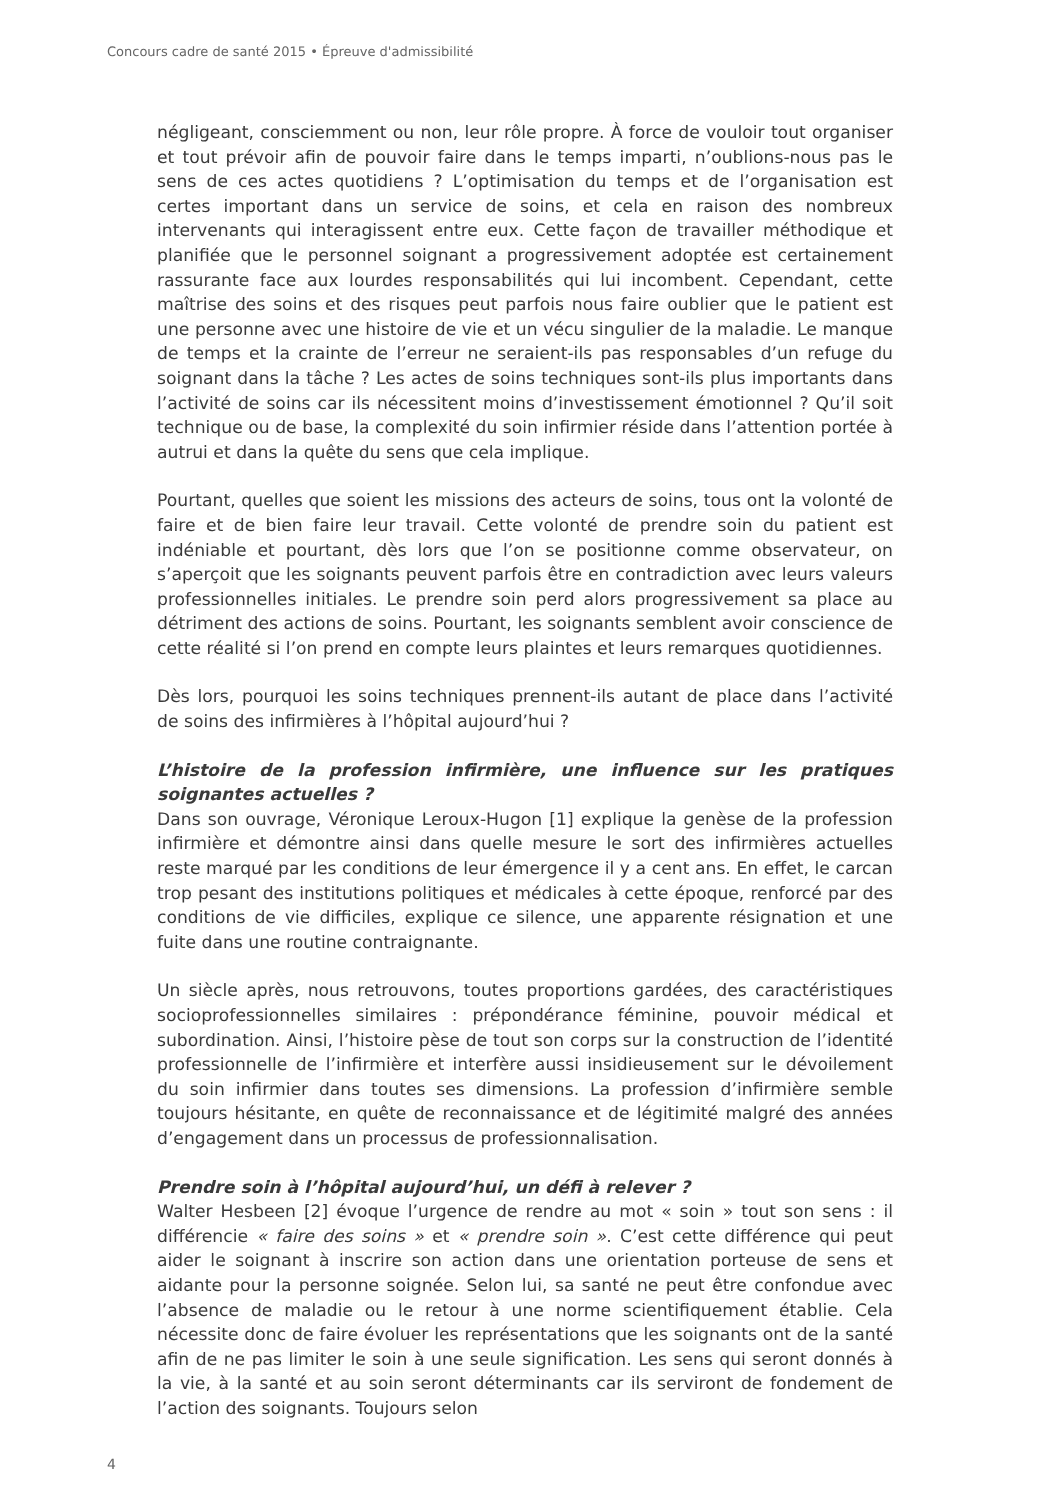Concours cadre de santé 2015 • Épreuve d'admissibilité
négligeant, consciemment ou non, leur rôle propre. À force de vouloir tout organiser et tout prévoir afin de pouvoir faire dans le temps imparti, n’oublions-nous pas le sens de ces actes quotidiens ? L’optimisation du temps et de l’organisation est certes important dans un service de soins, et cela en raison des nombreux intervenants qui interagissent entre eux. Cette façon de travailler méthodique et planifiée que le personnel soignant a progressivement adoptée est certainement rassurante face aux lourdes responsabilités qui lui incombent. Cependant, cette maîtrise des soins et des risques peut parfois nous faire oublier que le patient est une personne avec une histoire de vie et un vécu singulier de la maladie. Le manque de temps et la crainte de l’erreur ne seraient-ils pas responsables d’un refuge du soignant dans la tâche ? Les actes de soins techniques sont-ils plus importants dans l’activité de soins car ils nécessitent moins d’investissement émotionnel ? Qu’il soit technique ou de base, la complexité du soin infirmier réside dans l’attention portée à autrui et dans la quête du sens que cela implique.
Pourtant, quelles que soient les missions des acteurs de soins, tous ont la volonté de faire et de bien faire leur travail. Cette volonté de prendre soin du patient est indéniable et pourtant, dès lors que l’on se positionne comme observateur, on s’aperçoit que les soignants peuvent parfois être en contradiction avec leurs valeurs professionnelles initiales. Le prendre soin perd alors progressivement sa place au détriment des actions de soins. Pourtant, les soignants semblent avoir conscience de cette réalité si l’on prend en compte leurs plaintes et leurs remarques quotidiennes.
Dès lors, pourquoi les soins techniques prennent-ils autant de place dans l’activité de soins des infirmières à l’hôpital aujourd’hui ?
L’histoire de la profession infirmière, une influence sur les pratiques soignantes actuelles ?
Dans son ouvrage, Véronique Leroux-Hugon [1] explique la genèse de la profession infirmière et démontre ainsi dans quelle mesure le sort des infirmières actuelles reste marqué par les conditions de leur émergence il y a cent ans. En effet, le carcan trop pesant des institutions politiques et médicales à cette époque, renforcé par des conditions de vie difficiles, explique ce silence, une apparente résignation et une fuite dans une routine contraignante.
Un siècle après, nous retrouvons, toutes proportions gardées, des caractéristiques socioprofessionnelles similaires : prépondérance féminine, pouvoir médical et subordination. Ainsi, l’histoire pèse de tout son corps sur la construction de l’identité professionnelle de l’infirmière et interfère aussi insidieusement sur le dévoilement du soin infirmier dans toutes ses dimensions. La profession d’infirmière semble toujours hésitante, en quête de reconnaissance et de légitimité malgré des années d’engagement dans un processus de professionnalisation.
Prendre soin à l’hôpital aujourd’hui, un défi à relever ?
Walter Hesbeen [2] évoque l’urgence de rendre au mot « soin » tout son sens : il différencie « faire des soins » et « prendre soin ». C’est cette différence qui peut aider le soignant à inscrire son action dans une orientation porteuse de sens et aidante pour la personne soignée. Selon lui, sa santé ne peut être confondue avec l’absence de maladie ou le retour à une norme scientifiquement établie. Cela nécessite donc de faire évoluer les représentations que les soignants ont de la santé afin de ne pas limiter le soin à une seule signification. Les sens qui seront donnés à la vie, à la santé et au soin seront déterminants car ils serviront de fondement de l’action des soignants. Toujours selon
4